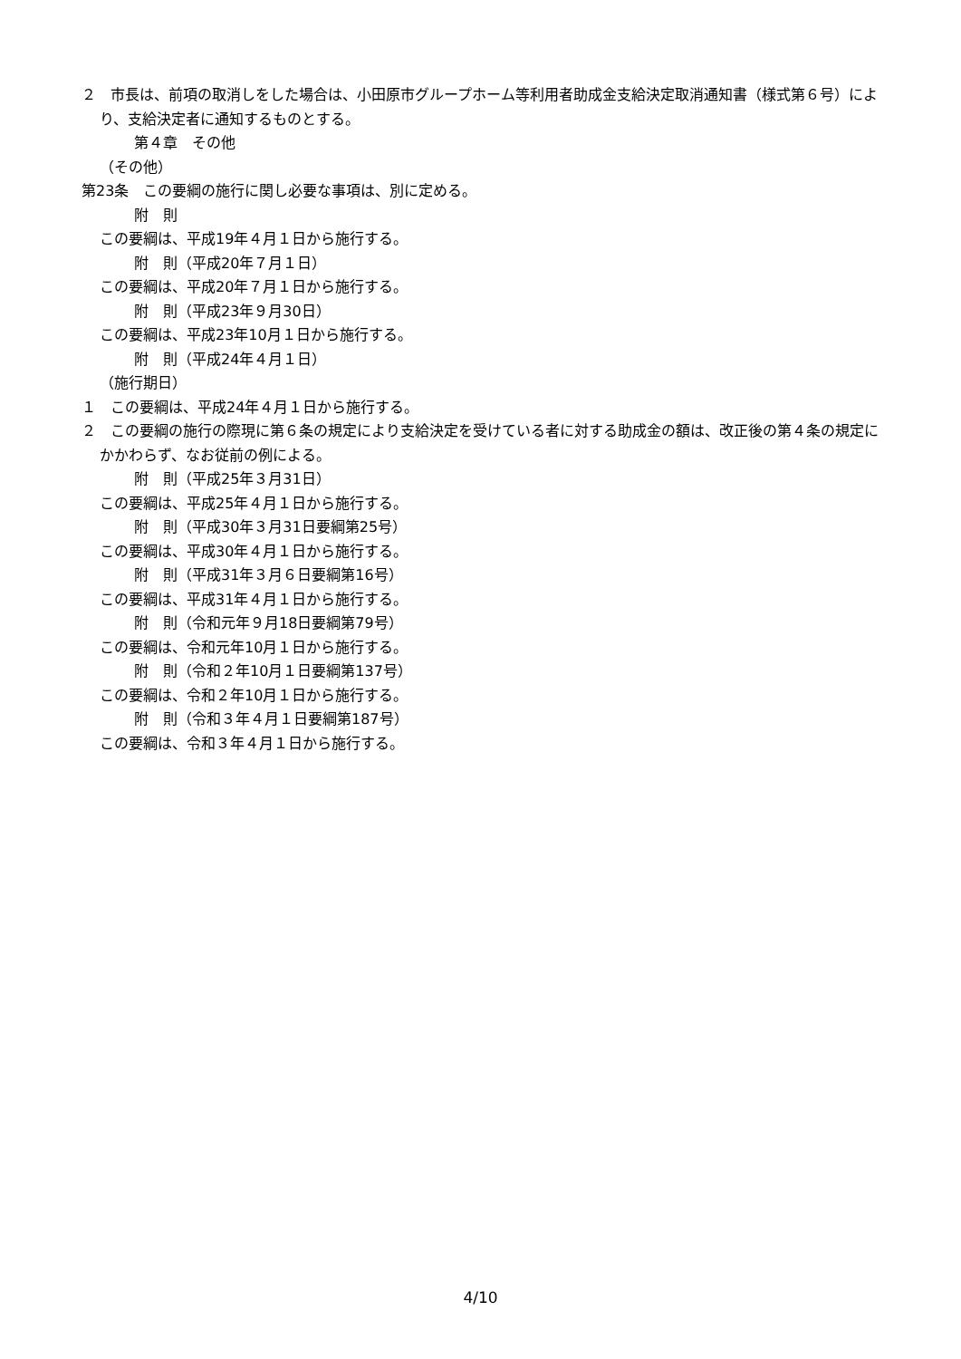２　市長は、前項の取消しをした場合は、小田原市グループホーム等利用者助成金支給決定取消通知書（様式第６号）により、支給決定者に通知するものとする。
第４章　その他
（その他）
第23条　この要綱の施行に関し必要な事項は、別に定める。
附　則
この要綱は、平成19年４月１日から施行する。
附　則（平成20年７月１日）
この要綱は、平成20年７月１日から施行する。
附　則（平成23年９月30日）
この要綱は、平成23年10月１日から施行する。
附　則（平成24年４月１日）
（施行期日）
１　この要綱は、平成24年４月１日から施行する。
２　この要綱の施行の際現に第６条の規定により支給決定を受けている者に対する助成金の額は、改正後の第４条の規定にかかわらず、なお従前の例による。
附　則（平成25年３月31日）
この要綱は、平成25年４月１日から施行する。
附　則（平成30年３月31日要綱第25号）
この要綱は、平成30年４月１日から施行する。
附　則（平成31年３月６日要綱第16号）
この要綱は、平成31年４月１日から施行する。
附　則（令和元年９月18日要綱第79号）
この要綱は、令和元年10月１日から施行する。
附　則（令和２年10月１日要綱第137号）
この要綱は、令和２年10月１日から施行する。
附　則（令和３年４月１日要綱第187号）
この要綱は、令和３年４月１日から施行する。
4/10